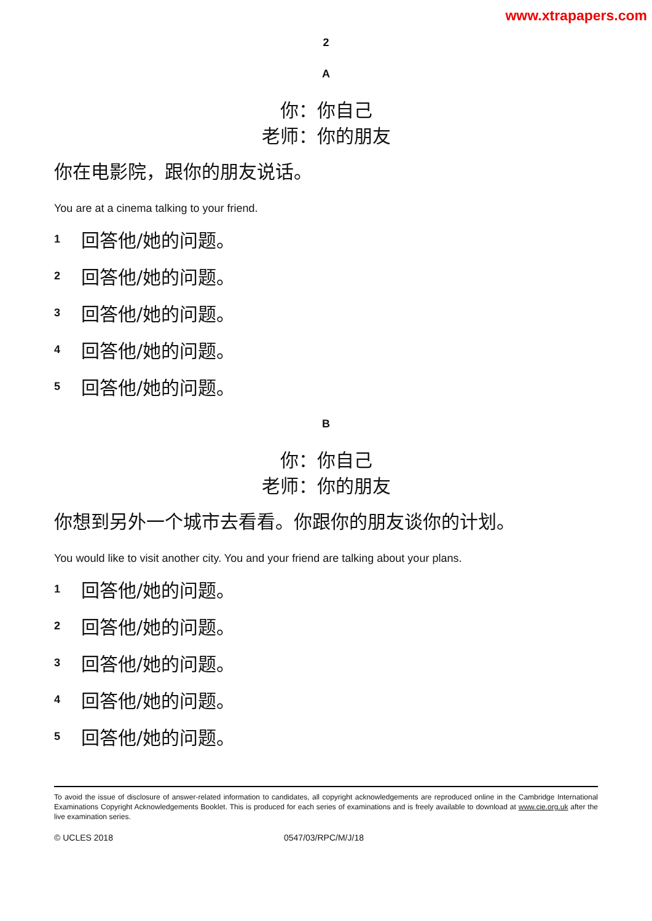www.xtrapapers.com
2
A
你：你自己
老师：你的朋友
你在电影院，跟你的朋友说话。
You are at a cinema talking to your friend.
1 回答他/她的问题。
2 回答他/她的问题。
3 回答他/她的问题。
4 回答他/她的问题。
5 回答他/她的问题。
B
你：你自己
老师：你的朋友
你想到另外一个城市去看看。你跟你的朋友谈你的计划。
You would like to visit another city. You and your friend are talking about your plans.
1 回答他/她的问题。
2 回答他/她的问题。
3 回答他/她的问题。
4 回答他/她的问题。
5 回答他/她的问题。
To avoid the issue of disclosure of answer-related information to candidates, all copyright acknowledgements are reproduced online in the Cambridge International Examinations Copyright Acknowledgements Booklet. This is produced for each series of examinations and is freely available to download at www.cie.org.uk after the live examination series.
© UCLES 2018 0547/03/RPC/M/J/18